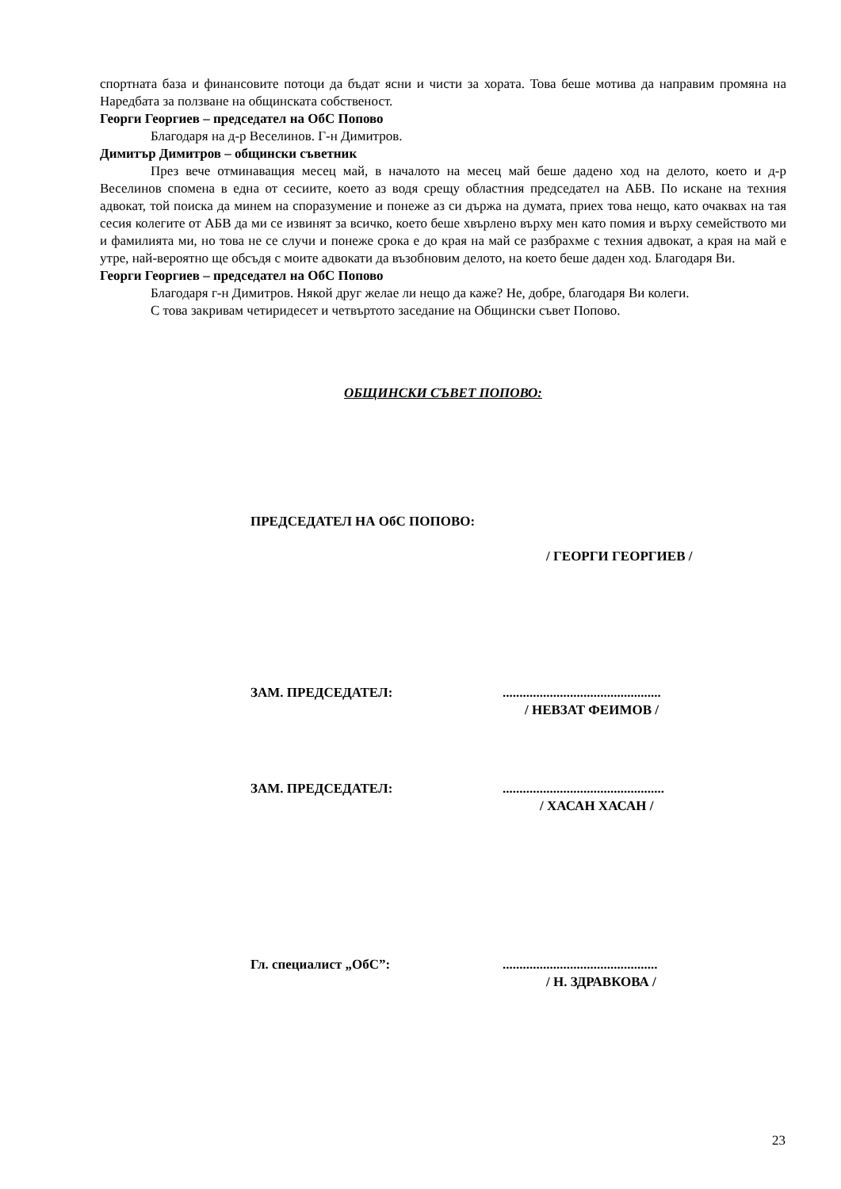спортната база и финансовите потоци да бъдат ясни и чисти за хората. Това беше мотива да направим промяна на Наредбата за ползване на общинската собственост.
Георги Георгиев – председател на ОбС Попово
Благодаря на д-р Веселинов. Г-н Димитров.
Димитър Димитров – общински съветник
През вече отминаващия месец май, в началото на месец май беше дадено ход на делото, което и д-р Веселинов спомена в една от сесиите, което аз водя срещу областния председател на АБВ. По искане на техния адвокат, той поиска да минем на споразумение и понеже аз си държа на думата, приех това нещо, като очаквах на тая сесия колегите от АБВ да ми се извинят за всичко, което беше хвърлено върху мен като помия и върху семейството ми и фамилията ми, но това не се случи и понеже срока е до края на май се разбрахме с техния адвокат, а края на май е утре, най-вероятно ще обсъдя с моите адвокати да възобновим делото, на което беше даден ход. Благодаря Ви.
Георги Георгиев – председател на ОбС Попово
Благодаря г-н Димитров. Някой друг желае ли нещо да каже? Не, добре, благодаря Ви колеги.
С това закривам четиридесет и четвъртото заседание на Общински съвет Попово.
ОБЩИНСКИ СЪВЕТ ПОПОВО:
ПРЕДСЕДАТЕЛ НА ОбС ПОПОВО:
/ ГЕОРГИ ГЕОРГИЕВ /
ЗАМ. ПРЕДСЕДАТЕЛ:...............................................
/ НЕВЗАТ ФЕИМОВ /
ЗАМ. ПРЕДСЕДАТЕЛ:................................................
/ ХАСАН ХАСАН /
Гл. специалист „ОбС”:..............................................
/ Н. ЗДРАВКОВА /
23